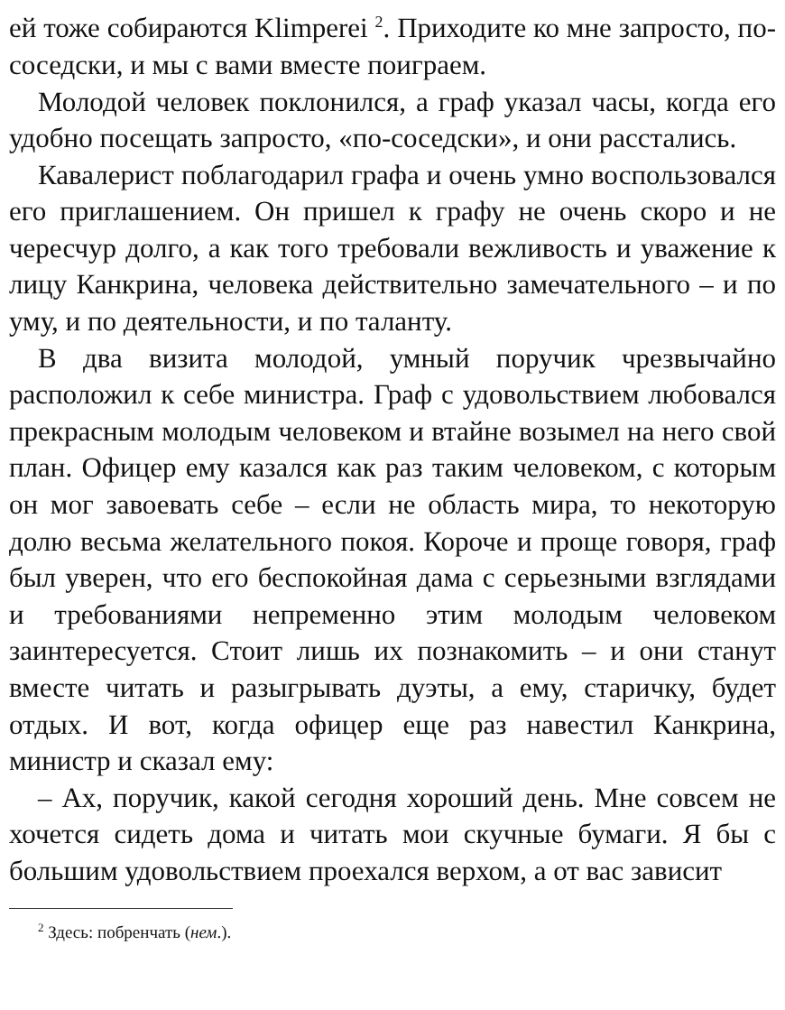ей тоже собираются Klimperei <sup>2</sup>. Приходите ко мне запросто, по-соседски, и мы с вами вместе поиграем.
Молодой человек поклонился, а граф указал часы, когда его удобно посещать запросто, «по-соседски», и они расстались.
Кавалерист поблагодарил графа и очень умно воспользовался его приглашением. Он пришел к графу не очень скоро и не чересчур долго, а как того требовали вежливость и уважение к лицу Канкрина, человека действительно замечательного – и по уму, и по деятельности, и по таланту.
В два визита молодой, умный поручик чрезвычайно расположил к себе министра. Граф с удовольствием любовался прекрасным молодым человеком и втайне возымел на него свой план. Офицер ему казался как раз таким человеком, с которым он мог завоевать себе – если не область мира, то некоторую долю весьма желательного покоя. Короче и проще говоря, граф был уверен, что его беспокойная дама с серьезными взглядами и требованиями непременно этим молодым человеком заинтересуется. Стоит лишь их познакомить – и они станут вместе читать и разыгрывать дуэты, а ему, старичку, будет отдых. И вот, когда офицер еще раз навестил Канкрина, министр и сказал ему:
– Ах, поручик, какой сегодня хороший день. Мне совсем не хочется сидеть дома и читать мои скучные бумаги. Я бы с большим удовольствием проехался верхом, а от вас зависит
<sup>2</sup> Здесь: побренчать (нем.).